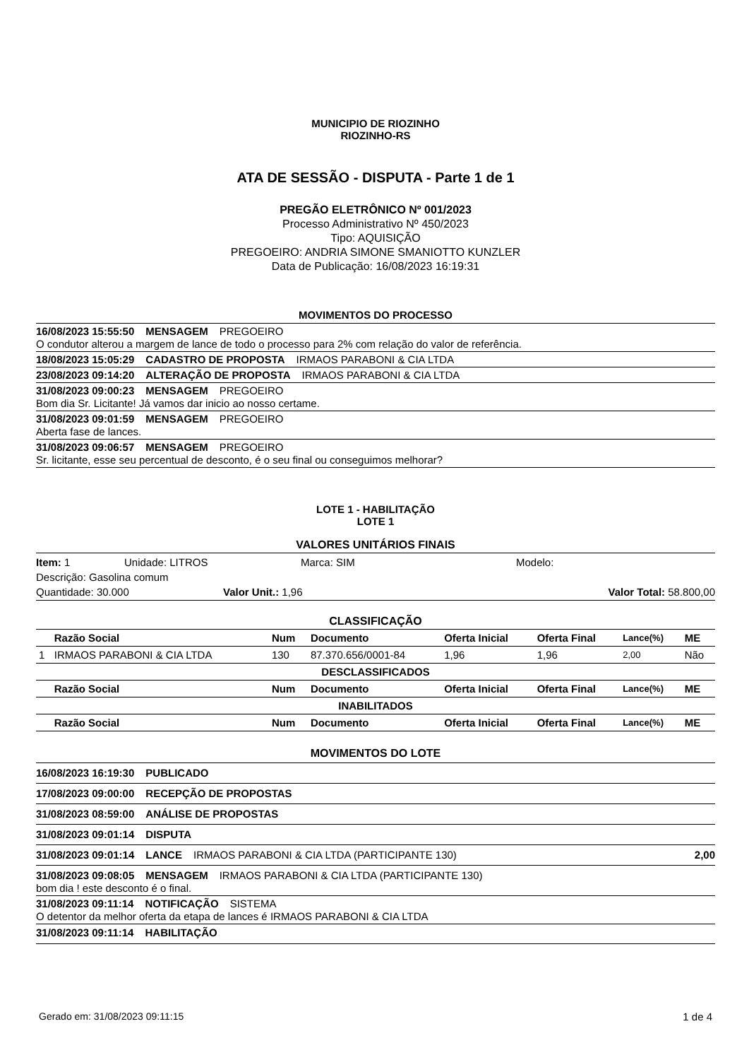MUNICIPIO DE RIOZINHO
RIOZINHO-RS
ATA DE SESSÃO - DISPUTA - Parte 1 de 1
PREGÃO ELETRÔNICO Nº 001/2023
Processo Administrativo Nº 450/2023
Tipo: AQUISIÇÃO
PREGOEIRO: ANDRIA SIMONE SMANIOTTO KUNZLER
Data de Publicação: 16/08/2023 16:19:31
MOVIMENTOS DO PROCESSO
16/08/2023 15:55:50 MENSAGEM PREGOEIRO
O condutor alterou a margem de lance de todo o processo para 2% com relação do valor de referência.
18/08/2023 15:05:29 CADASTRO DE PROPOSTA IRMAOS PARABONI & CIA LTDA
23/08/2023 09:14:20 ALTERAÇÃO DE PROPOSTA IRMAOS PARABONI & CIA LTDA
31/08/2023 09:00:23 MENSAGEM PREGOEIRO
Bom dia Sr. Licitante! Já vamos dar inicio ao nosso certame.
31/08/2023 09:01:59 MENSAGEM PREGOEIRO
Aberta fase de lances.
31/08/2023 09:06:57 MENSAGEM PREGOEIRO
Sr. licitante, esse seu percentual de desconto, é o seu final ou conseguimos melhorar?
LOTE 1 - HABILITAÇÃO
LOTE 1
VALORES UNITÁRIOS FINAIS
Item: 1 Unidade: LITROS Marca: SIM Modelo:
Descrição: Gasolina comum
Quantidade: 30.000 Valor Unit.: 1,96 Valor Total: 58.800,00
CLASSIFICAÇÃO
| | Razão Social | Num | Documento | Oferta Inicial | Oferta Final | Lance(%) | ME |
| --- | --- | --- | --- | --- | --- | --- | --- |
| 1 | IRMAOS PARABONI & CIA LTDA | 130 | 87.370.656/0001-84 | 1,96 | 1,96 | 2,00 | Não |
| DESCLASSIFICADOS | | | | | | | |
| | Razão Social | Num | Documento | Oferta Inicial | Oferta Final | Lance(%) | ME |
| INABILITADOS | | | | | | | |
| | Razão Social | Num | Documento | Oferta Inicial | Oferta Final | Lance(%) | ME |
MOVIMENTOS DO LOTE
16/08/2023 16:19:30 PUBLICADO
17/08/2023 09:00:00 RECEPÇÃO DE PROPOSTAS
31/08/2023 08:59:00 ANÁLISE DE PROPOSTAS
31/08/2023 09:01:14 DISPUTA
31/08/2023 09:01:14 LANCE IRMAOS PARABONI & CIA LTDA (PARTICIPANTE 130) 2,00
31/08/2023 09:08:05 MENSAGEM IRMAOS PARABONI & CIA LTDA (PARTICIPANTE 130)
bom dia ! este desconto é o final.
31/08/2023 09:11:14 NOTIFICAÇÃO SISTEMA
O detentor da melhor oferta da etapa de lances é IRMAOS PARABONI & CIA LTDA
31/08/2023 09:11:14 HABILITAÇÃO
Gerado em: 31/08/2023 09:11:15 1 de 4